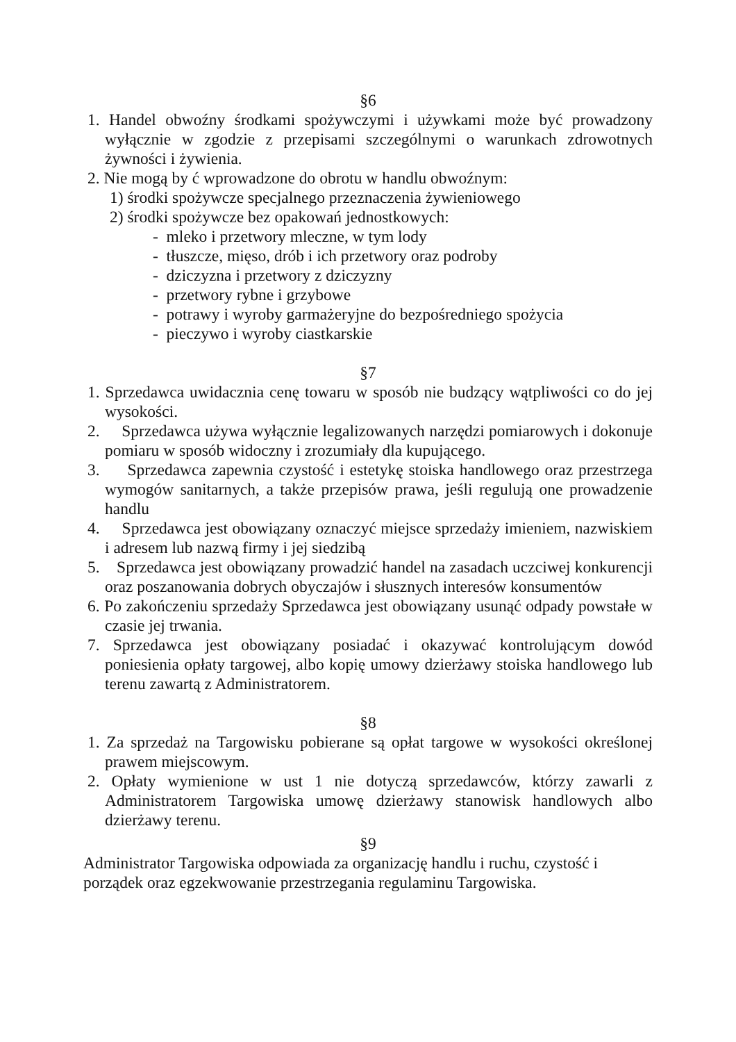§6
1. Handel obwoźny środkami spożywczymi i używkami może być prowadzony wyłącznie w zgodzie z przepisami szczególnymi o warunkach zdrowotnych żywności i żywienia.
2. Nie mogą by ć wprowadzone do obrotu w handlu obwoźnym:
1) środki spożywcze specjalnego przeznaczenia żywieniowego
2) środki spożywcze bez opakowań jednostkowych:
- mleko i przetwory mleczne, w tym lody
- tłuszcze, mięso, drób i ich przetwory oraz podroby
- dziczyzna i przetwory z dziczyzny
- przetwory rybne i grzybowe
- potrawy i wyroby garmażeryjne do bezpośredniego spożycia
- pieczywo i wyroby ciastkarskie
§7
1. Sprzedawca uwidacznia cenę towaru w sposób nie budzący wątpliwości co do jej wysokości.
2. Sprzedawca używa wyłącznie legalizowanych narzędzi pomiarowych i dokonuje pomiaru w sposób widoczny i zrozumiały dla kupującego.
3. Sprzedawca zapewnia czystość i estetykę stoiska handlowego oraz przestrzega wymogów sanitarnych, a także przepisów prawa, jeśli regulują one prowadzenie handlu
4. Sprzedawca jest obowiązany oznaczyć miejsce sprzedaży imieniem, nazwiskiem i adresem lub nazwą firmy i jej siedzibą
5. Sprzedawca jest obowiązany prowadzić handel na zasadach uczciwej konkurencji oraz poszanowania dobrych obyczajów i słusznych interesów konsumentów
6. Po zakończeniu sprzedaży Sprzedawca jest obowiązany usunąć odpady powstałe w czasie jej trwania.
7. Sprzedawca jest obowiązany posiadać i okazywać kontrolującym dowód poniesienia opłaty targowej, albo kopię umowy dzierżawy stoiska handlowego lub terenu zawartą z Administratorem.
§8
1. Za sprzedaż na Targowisku pobierane są opłat targowe w wysokości określonej prawem miejscowym.
2. Opłaty wymienione w ust 1 nie dotyczą sprzedawców, którzy zawarli z Administratorem Targowiska umowę dzierżawy stanowisk handlowych albo dzierżawy terenu.
§9
Administrator Targowiska odpowiada za organizację handlu i ruchu, czystość i porządek oraz egzekwowanie przestrzegania regulaminu Targowiska.